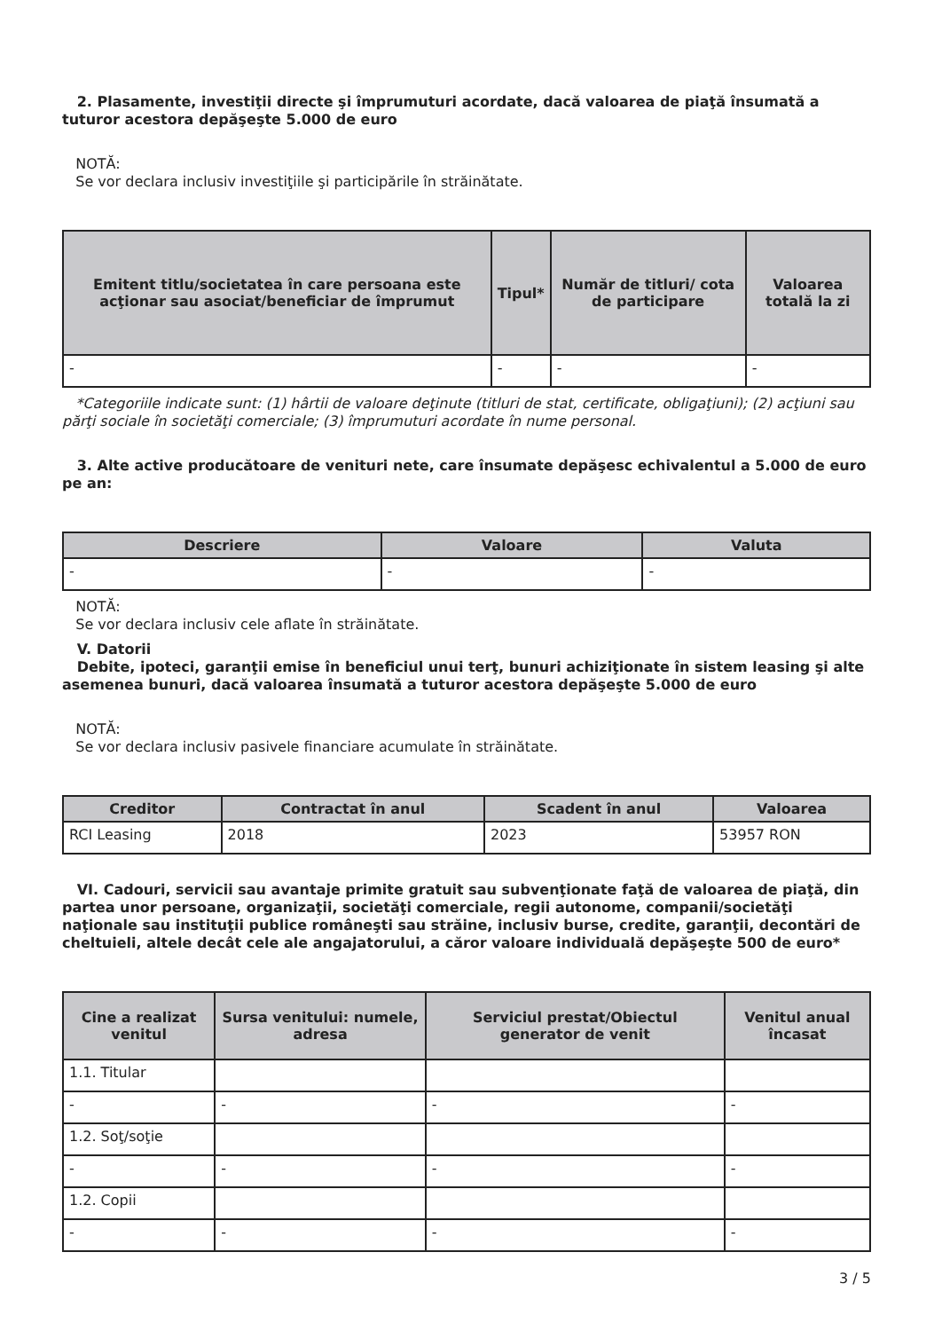2. Plasamente, investiţii directe şi împrumuturi acordate, dacă valoarea de piaţă însumată a tuturor acestora depăşeşte 5.000 de euro
NOTĂ:
Se vor declara inclusiv investiţiile şi participările în străinătate.
| Emitent titlu/societatea în care persoana este acţionar sau asociat/beneficiar de împrumut | Tipul* | Număr de titluri/ cota de participare | Valoarea totală la zi |
| --- | --- | --- | --- |
| - | - | - | - |
*Categoriile indicate sunt: (1) hârtii de valoare deţinute (titluri de stat, certificate, obligaţiuni); (2) acţiuni sau părţi sociale în societăţi comerciale; (3) împrumuturi acordate în nume personal.
3. Alte active producătoare de venituri nete, care însumate depăşesc echivalentul a 5.000 de euro pe an:
| Descriere | Valoare | Valuta |
| --- | --- | --- |
| - | - | - |
NOTĂ:
Se vor declara inclusiv cele aflate în străinătate.
V. Datorii
Debite, ipoteci, garanţii emise în beneficiul unui terţ, bunuri achiziţionate în sistem leasing şi alte asemenea bunuri, dacă valoarea însumată a tuturor acestora depăşeşte 5.000 de euro
NOTĂ:
Se vor declara inclusiv pasivele financiare acumulate în străinătate.
| Creditor | Contractat în anul | Scadent în anul | Valoarea |
| --- | --- | --- | --- |
| RCI Leasing | 2018 | 2023 | 53957 RON |
VI. Cadouri, servicii sau avantaje primite gratuit sau subvenţionate faţă de valoarea de piaţă, din partea unor persoane, organizaţii, societăţi comerciale, regii autonome, companii/societăţi naţionale sau instituţii publice româneşti sau străine, inclusiv burse, credite, garanţii, decontări de cheltuieli, altele decât cele ale angajatorului, a căror valoare individuală depăşeşte 500 de euro*
| Cine a realizat venitul | Sursa venitului: numele, adresa | Serviciul prestat/Obiectul generator de venit | Venitul anual încasat |
| --- | --- | --- | --- |
| 1.1. Titular | | | |
| - | - | - | - |
| 1.2. Soţ/soţie | | | |
| - | - | - | - |
| 1.2. Copii | | | |
| - | - | - | - |
3 / 5